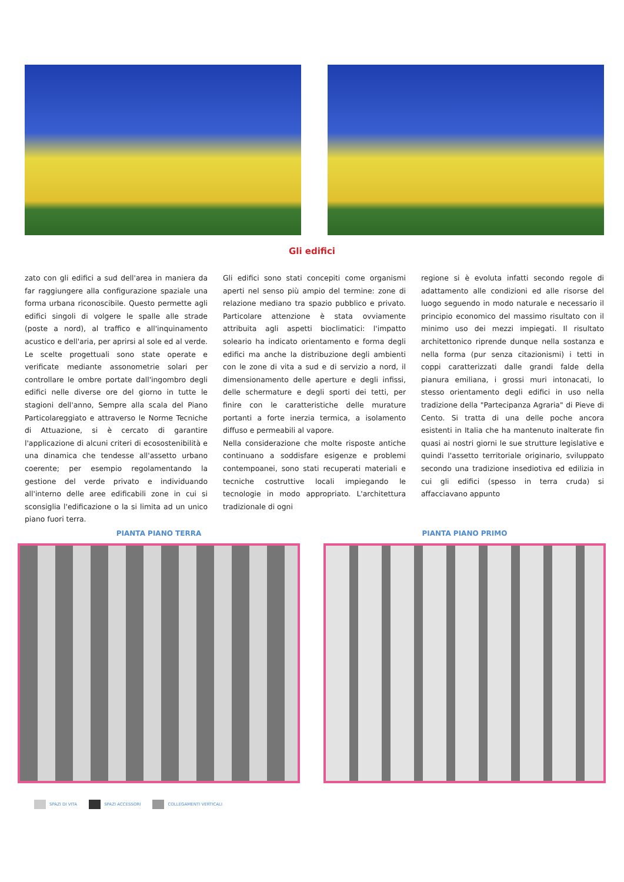Gli edifici
zato con gli edifici a sud dell'area in maniera da far raggiungere alla configurazione spaziale una forma urbana riconoscibile. Questo permette agli edifici singoli di volgere le spalle alle strade (poste a nord), al traffico e all'inquinamento acustico e dell'aria, per aprirsi al sole ed al verde. Le scelte progettuali sono state operate e verificate mediante assonometrie solari per controllare le ombre portate dall'ingombro degli edifici nelle diverse ore del giorno in tutte le stagioni dell'anno, Sempre alla scala del Piano Particolareggiato e attraverso le Norme Tecniche di Attuazione, si è cercato di garantire l'applicazione di alcuni criteri di ecosostenibilità e una dinamica che tendesse all'assetto urbano coerente; per esempio regolamentando la gestione del verde privato e individuando all'interno delle aree edificabili zone in cui si sconsiglia l'edificazione o la si limita ad un unico piano fuori terra.
Gli edifici sono stati concepiti come organismi aperti nel senso più ampio del termine: zone di relazione mediano tra spazio pubblico e privato. Particolare attenzione è stata ovviamente attribuita agli aspetti bioclimatici: l'impatto soleario ha indicato orientamento e forma degli edifici ma anche la distribuzione degli ambienti con le zone di vita a sud e di servizio a nord, il dimensionamento delle aperture e degli infissi, delle schermature e degli sporti dei tetti, per finire con le caratteristiche delle murature portanti a forte inerzia termica, a isolamento diffuso e permeabili al vapore.
Nella considerazione che molte risposte antiche continuano a soddisfare esigenze e problemi contempoanei, sono stati recuperati materiali e tecniche costruttive locali impiegando le tecnologie in modo appropriato. L'architettura tradizionale di ogni
regione si è evoluta infatti secondo regole di adattamento alle condizioni ed alle risorse del luogo seguendo in modo naturale e necessario il principio economico del massimo risultato con il minimo uso dei mezzi impiegati. Il risultato architettonico riprende dunque nella sostanza e nella forma (pur senza citazionismi) i tetti in coppi caratterizzati dalle grandi falde della pianura emiliana, i grossi muri intonacati, lo stesso orientamento degli edifici in uso nella tradizione della "Partecipanza Agraria" di Pieve di Cento. Si tratta di una delle poche ancora esistenti in Italia che ha mantenuto inalterate fin quasi ai nostri giorni le sue strutture legislative e quindi l'assetto territoriale originario, sviluppato secondo una tradizione insediotiva ed edilizia in cui gli edifici (spesso in terra cruda) si affacciavano appunto
PIANTA PIANO TERRA PIANTA PIANO PRIMO
SPAZI DI VITA SPAZI ACCESSORI COLLEGAMENTI VERTICALI